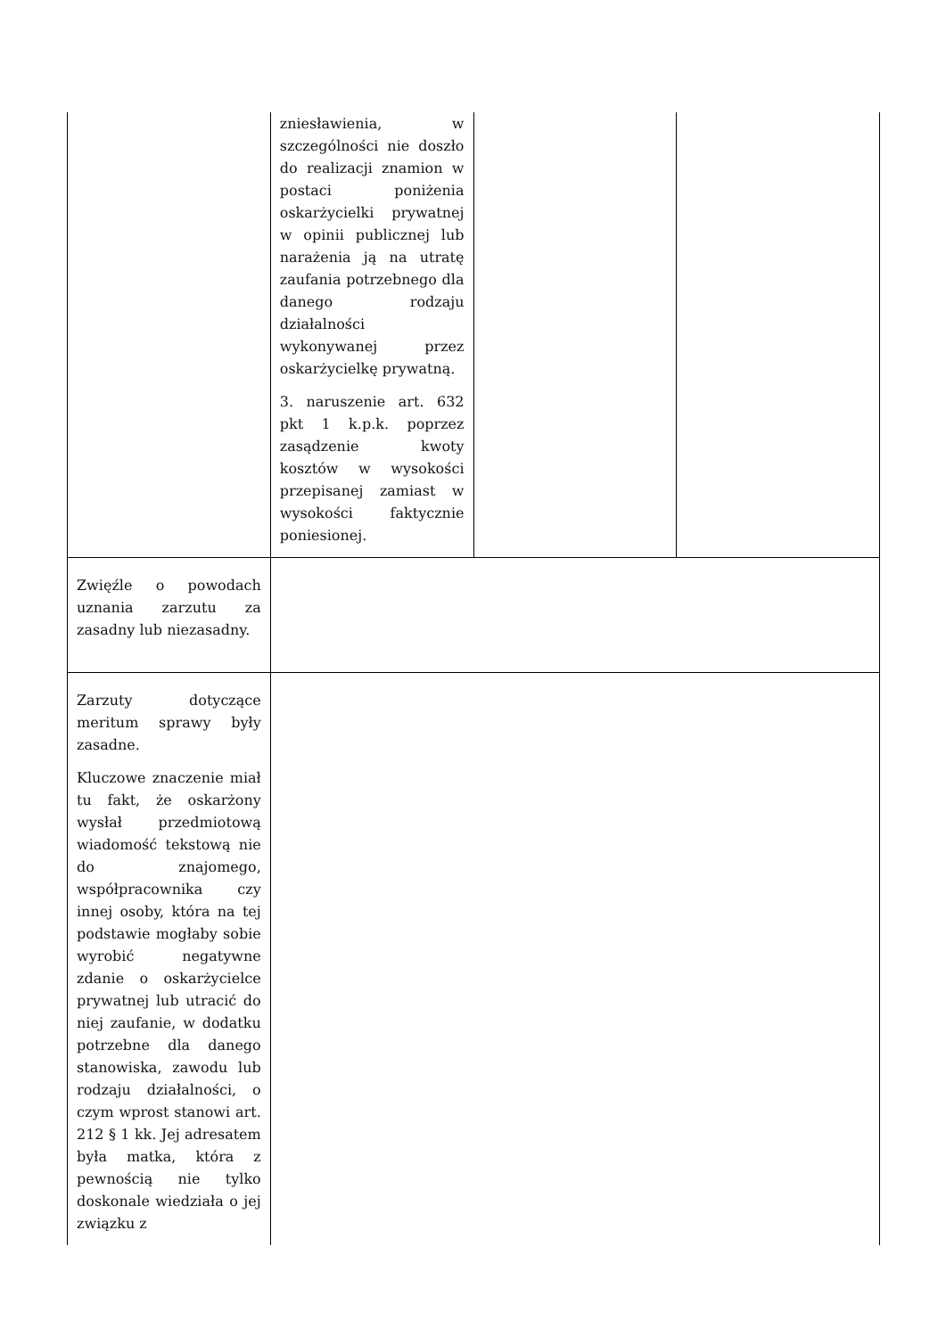| | zniesławienia, w szczególności nie doszło do realizacji znamion w postaci poniżenia oskarżycielki prywatnej w opinii publicznej lub narażenia ją na utratę zaufania potrzebnego dla danego rodzaju działalności wykonywanej przez oskarżycielkę prywatną. 3. naruszenie art. 632 pkt 1 k.p.k. poprzez zasądzenie kwoty kosztów w wysokości przepisanej zamiast w wysokości faktycznie poniesionej. | | |
| Zwięźle o powodach uznania zarzutu za zasadny lub niezasadny. | | | |
| Zarzuty dotyczące meritum sprawy były zasadne. Kluczowe znaczenie miał tu fakt, że oskarżony wysłał przedmiotową wiadomość tekstową nie do znajomego, współpracownika czy innej osoby, która na tej podstawie mogłaby sobie wyrobić negatywne zdanie o oskarżycielce prywatnej lub utracić do niej zaufanie, w dodatku potrzebne dla danego stanowiska, zawodu lub rodzaju działalności, o czym wprost stanowi art. 212 § 1 kk. Jej adresatem była matka, która z pewnością nie tylko doskonale wiedziała o jej związku z | | | |